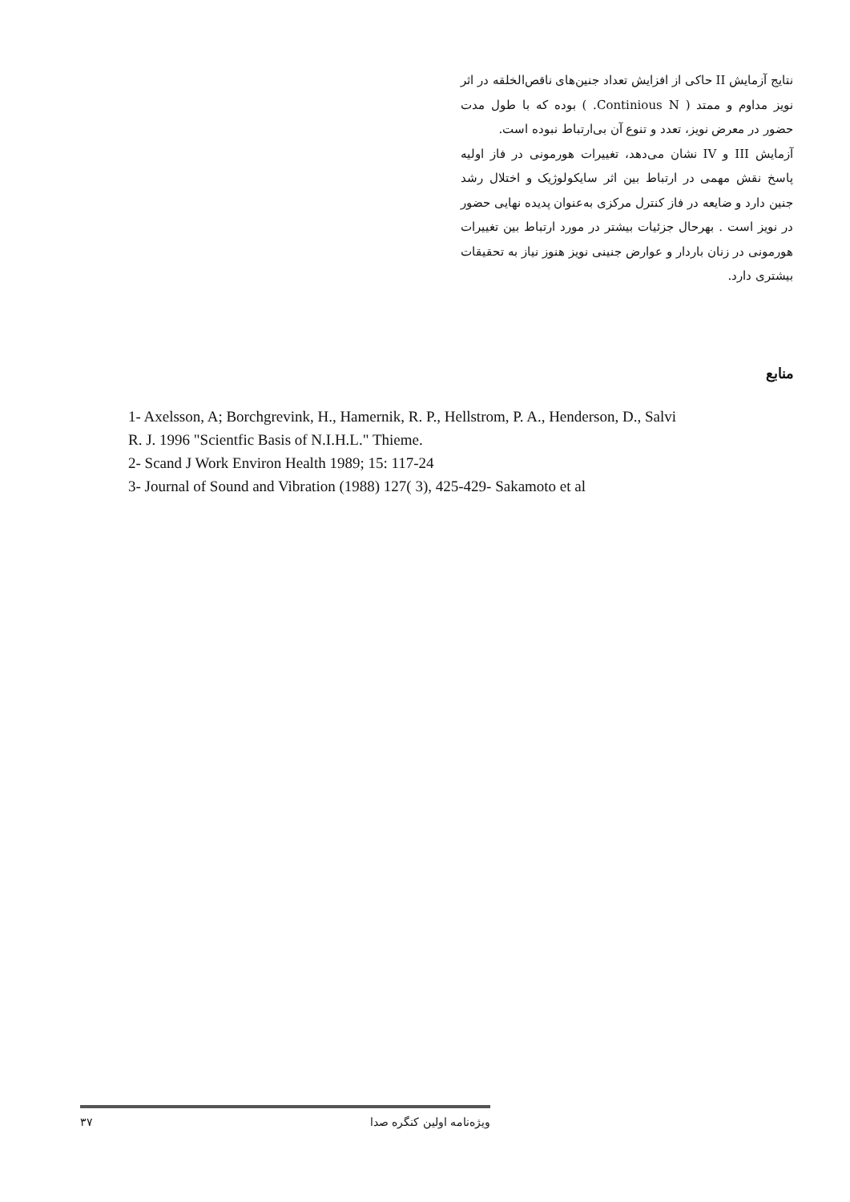نتایج آزمایش II حاکی از افزایش تعداد جنین‌های ناقص‌الخلقه در اثر نویز مداوم و ممتد ( Continious N. ) بوده که با طول مدت حضور در معرض نویز، تعدد و تنوع آن بی‌ارتباط نبوده است.
آزمایش III و IV نشان می‌دهد، تغییرات هورمونی در فاز اولیه پاسخ نقش مهمی در ارتباط بین اثر سایکولوژیک و اختلال رشد جنین دارد و ضایعه در فاز کنترل مرکزی به‌عنوان پدیده نهایی حضور در نویز است . بهرحال جزئیات بیشتر در مورد ارتباط بین تغییرات هورمونی در زنان باردار و عوارض جنینی نویز هنوز نیاز به تحقیقات بیشتری دارد.
منابع
1- Axelsson, A; Borchgrevink, H., Hamernik, R. P., Hellstrom, P. A., Henderson, D., Salvi
R. J. 1996 "Scientfic Basis of N.I.H.L." Thieme.
2- Scand J Work Environ Health 1989; 15: 117-24
3- Journal of Sound and Vibration (1988) 127( 3), 425-429- Sakamoto et al
۳۷ ویژه‌نامه اولین کنگره صدا